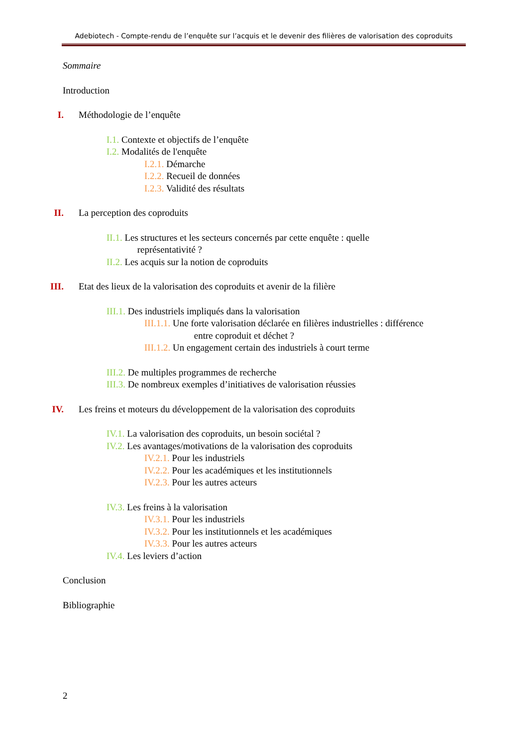Adebiotech - Compte-rendu de l’enquête sur l’acquis et le devenir des filières de valorisation des coproduits
Sommaire
Introduction
I. Méthodologie de l’enquête
I.1. Contexte et objectifs de l’enquête
I.2. Modalités de l'enquête
I.2.1. Démarche
I.2.2. Recueil de données
I.2.3. Validité des résultats
II. La perception des coproduits
II.1. Les structures et les secteurs concernés par cette enquête : quelle
représentativité ?
II.2. Les acquis sur la notion de coproduits
III. Etat des lieux de la valorisation des coproduits et avenir de la filière
III.1. Des industriels impliqués dans la valorisation
III.1.1. Une forte valorisation déclarée en filières industrielles : différence
entre coproduit et déchet ?
III.1.2. Un engagement certain des industriels à court terme
III.2. De multiples programmes de recherche
III.3. De nombreux exemples d’initiatives de valorisation réussies
IV. Les freins et moteurs du développement de la valorisation des coproduits
IV.1. La valorisation des coproduits, un besoin sociétal ?
IV.2. Les avantages/motivations de la valorisation des coproduits
IV.2.1. Pour les industriels
IV.2.2. Pour les académiques et les institutionnels
IV.2.3. Pour les autres acteurs
IV.3. Les freins à la valorisation
IV.3.1. Pour les industriels
IV.3.2. Pour les institutionnels et les académiques
IV.3.3. Pour les autres acteurs
IV.4. Les leviers d’action
Conclusion
Bibliographie
2